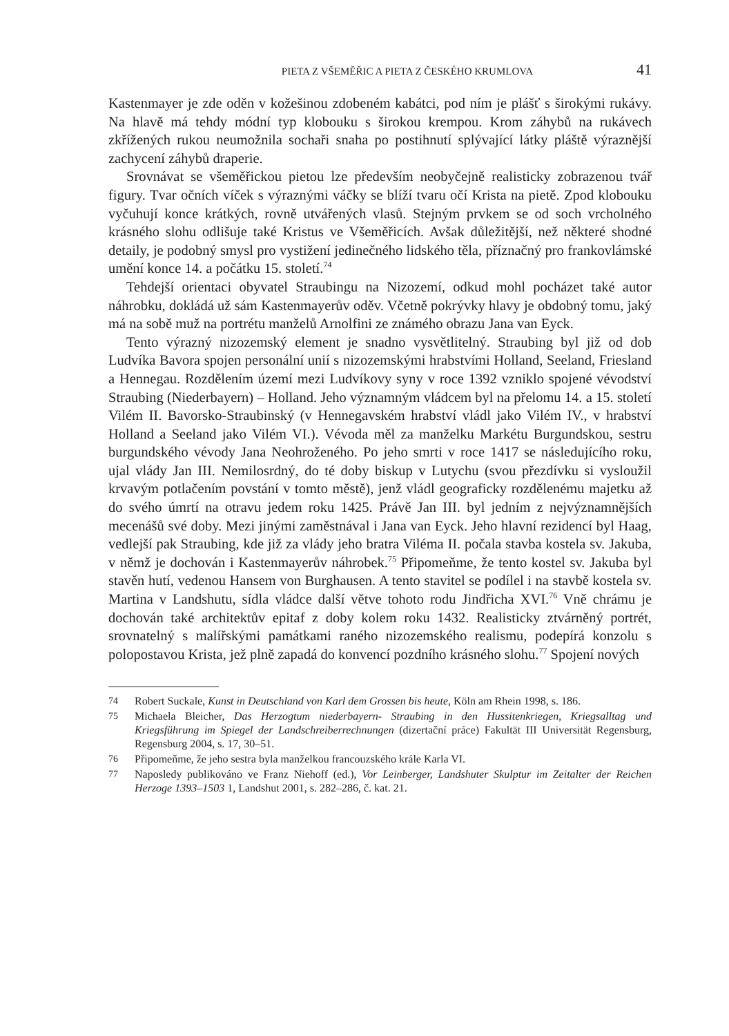PIETA Z VŠEMĚŘIC A PIETA Z ČESKÉHO KRUMLOVA 41
Kastenmayer je zde oděn v kožešinou zdobeném kabátci, pod ním je plášť s širo­kými rukávy. Na hlavě má tehdy módní typ klobouku s širokou krempou. Krom záhybů na rukávech zkřížených rukou neumožnila sochaři snaha po postihnutí splývající látky pláště výraznější zachycení záhybů draperie.
Srovnávat se všeměřickou pietou lze především neobyčejně realisticky zobra­zenou tvář figury. Tvar očních víček s výraznými váčky se blíží tvaru očí Kris­ta na pietě. Zpod klobouku vyčuhují konce krátkých, rovně utvářených vlasů. Stejným prvkem se od soch vrcholného krásného slohu odlišuje také Kristus ve Všeměřicích. Avšak důležitější, než některé shodné detaily, je podobný smysl pro vystižení jedinečného lidského těla, příznačný pro frankovlámské umění konce 14. a počátku 15. století.<sup>74</sup>
Tehdejší orientaci obyvatel Straubingu na Nizozemí, odkud mohl pocházet také autor náhrobku, dokládá už sám Kastenmayerův oděv. Včetně pokrývky hlavy je obdobný tomu, jaký má na sobě muž na portrétu manželů Arnolfini ze známého obrazu Jana van Eyck.
Tento výrazný nizozemský element je snadno vysvětlitelný. Straubing byl již od dob Ludvíka Bavora spojen personální unií s nizozemskými hrabstvími Hol­land, Seeland, Friesland a Hennegau. Rozdělením území mezi Ludvíkovy syny v roce 1392 vzniklo spojené vévodství Straubing (Niederbayern) – Holland. Jeho významným vládcem byl na přelomu 14. a 15. století Vilém II. Bavorsko-Strau­binský (v Hennegavském hrabství vládl jako Vilém IV., v hrabství Holland a Se­eland jako Vilém VI.). Vévoda měl za manželku Markétu Burgundskou, sestru burgundského vévody Jana Neohroženého. Po jeho smrti v roce 1417 se následu­jícího roku, ujal vlády Jan III. Nemilosrdný, do té doby biskup v Lutychu (svou přezdívku si vysloužil krvavým potlačením povstání v tomto městě), jenž vládl geograficky rozdělenému majetku až do svého úmrtí na otravu jedem roku 1425. Právě Jan III. byl jedním z nejvýznamnějších mecenášů své doby. Mezi jinými zaměstnával i Jana van Eyck. Jeho hlavní rezidencí byl Haag, vedlejší pak Strau­bing, kde již za vlády jeho bratra Viléma II. počala stavba kostela sv. Jakuba, v němž je dochován i Kastenmayerův náhrobek.<sup>75</sup> Připomeňme, že tento kostel sv. Jakuba byl stavěn hutí, vedenou Hansem von Burghausen. A tento stavitel se podílel i na stavbě kostela sv. Martina v Landshutu, sídla vládce další větve tohoto rodu Jindřicha XVI.<sup>76</sup> Vně chrámu je dochován také architektův epitaf z doby kolem roku 1432. Realisticky ztvárněný portrét, srovnatelný s malířský­mi památkami raného nizozemského realismu, podepírá konzolu s polopostavou Krista, jež plně zapadá do konvencí pozdního krásného slohu.<sup>77</sup> Spojení nových
74 Robert Suckale, Kunst in Deutschland von Karl dem Grossen bis heute, Köln am Rhein 1998, s. 186.
75 Michaela Bleicher, Das Herzogtum niederbayern- Straubing in den Hussitenkriegen, Kriegsall­tag und Kriegsführung im Spiegel der Landschreiberrechnungen (dizertační práce) Fakultät III Universität Regensburg, Regensburg 2004, s. 17, 30–51.
76 Připomeňme, že jeho sestra byla manželkou francouzského krále Karla VI.
77 Naposledy publikováno ve Franz Niehoff (ed.), Vor Leinberger, Landshuter Skulptur im Zeital­ter der Reichen Herzoge 1393–1503 1, Landshut 2001, s. 282–286, č. kat. 21.